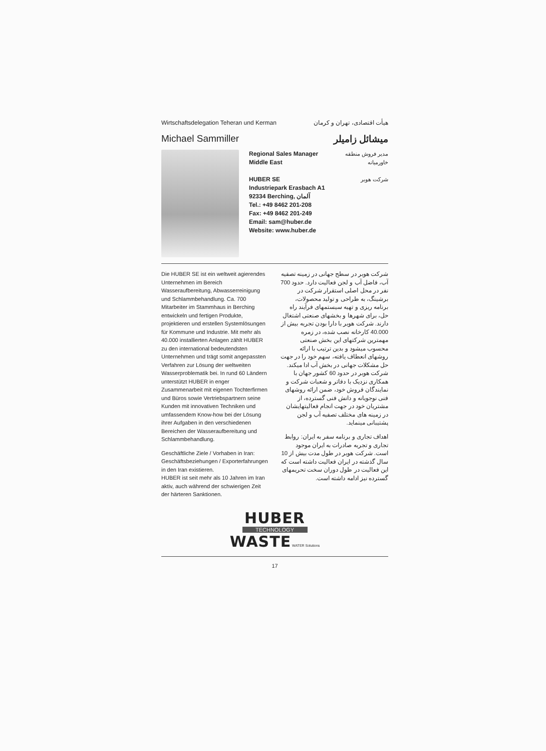Wirtschaftsdelegation Teheran und Kerman هیأت اقتصادی، تهران و کرمان
Michael Sammiller میشائل زامیلر
Regional Sales Manager
Middle East
HUBER SE
Industriepark Erasbach A1
92334 Berching, آلمان
Tel.: +49 8462 201-208
Fax: +49 8462 201-249
Email: sam@huber.de
Website: www.huber.de
مدیر فروش منطقه
خاورمیانه
شرکت هوبر
Die HUBER SE ist ein weltweit agierendes Unternehmen im Bereich Wasseraufbereitung, Abwasserreinigung und Schlammbehandlung. Ca. 700 Mitarbeiter im Stammhaus in Berching entwickeln und fertigen Produkte, projektieren und erstellen Systemlösungen für Kommune und Industrie. Mit mehr als 40.000 installierten Anlagen zählt HUBER zu den international bedeutendsten Unternehmen und trägt somit angepassten Verfahren zur Lösung der weltweiten Wasserproblematik bei. In rund 60 Ländern unterstützt HUBER in enger Zusammenarbeit mit eigenen Tochterfirmen und Büros sowie Vertriebspartnern seine Kunden mit innovativen Techniken und umfassendem Know-how bei der Lösung ihrer Aufgaben in den verschiedenen Bereichen der Wasseraufbereitung und Schlammbehandlung.
Geschäftliche Ziele / Vorhaben in Iran: Geschäftsbeziehungen / Exporterfahrungen in den Iran existieren.
HUBER ist seit mehr als 10 Jahren im Iran aktiv, auch während der schwierigen Zeit der härteren Sanktionen.
شرکت هوبر در سطح جهانی در زمینه تصفیه آب، فاضل آب و لجن فعالیت دارد. حدود 700 نفر در محل اصلی استقرار شرکت در برشینگ، به طراحی و تولید محصولات، برنامه ریزی و تهیه سیستمهای فرآیند راه حل، برای شهرها و بخشهای صنعتی اشتغال دارند. شرکت هوبر با دارا بودن تجربه بیش از 40.000 کارخانه نصب شده، در زمره مهمترین شرکتهای این بخش صنعتی محسوب میشود و بدین ترتیب با ارائه روشهای انعطاف یافته، سهم خود را در جهت حل مشکلات جهانی در بخش آب ادا میکند. شرکت هوبر در حدود 60 کشور جهان با همکاری نزدیک با دفاتر و شعبات شرکت و نمایندگان فروش خود، ضمن ارائه روشهای فنی نوجویانه و دانش فنی گسترده، از مشتریان خود در جهت انجام فعالیتهایشان در زمینه های مختلف تصفیه آب و لجن پشتیبانی مینماید.
اهداف تجاری و برنامه سفر به ایران: روابط تجاری و تجربه صادرات به ایران موجود است. شرکت هوبر در طول مدت بیش از 10 سال گذشته در ایران فعالیت داشته است که این فعالیت در طول دوران سخت تحریمهای گسترده نیز ادامه داشته است.
HUBER
TECHNOLOGY
WASTE WATER Solutions
17